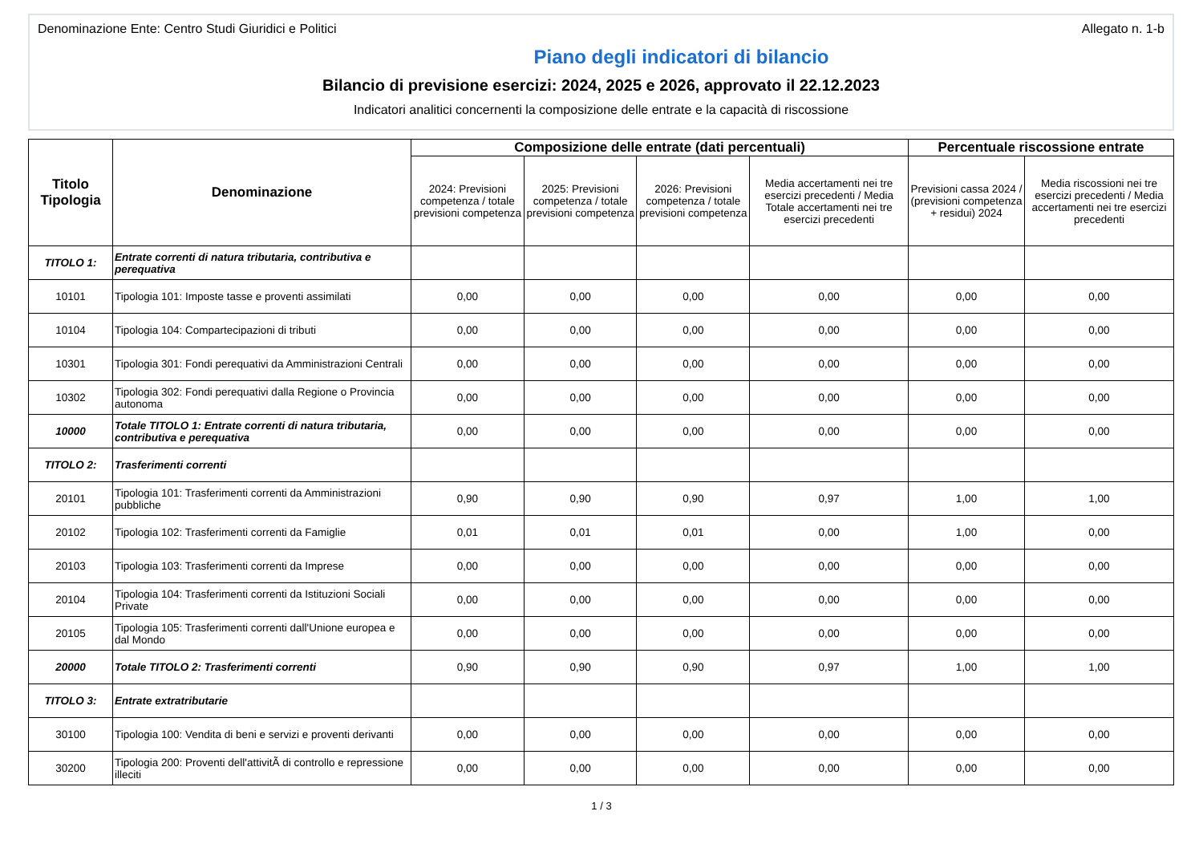Denominazione Ente: Centro Studi Giuridici e Politici Allegato n. 1-b
Piano degli indicatori di bilancio
Bilancio di previsione esercizi: 2024, 2025 e 2026, approvato il 22.12.2023
Indicatori analitici concernenti la composizione delle entrate e la capacità di riscossione
| Titolo Tipologia | Denominazione | Composizione delle entrate (dati percentuali) | | | | Percentuale riscossione entrate | |
| --- | --- | --- | --- | --- | --- | --- | --- |
| | | 2024: Previsioni competenza / totale previsioni competenza | 2025: Previsioni competenza / totale previsioni competenza | 2026: Previsioni competenza / totale previsioni competenza | Media accertamenti nei tre esercizi precedenti / Media Totale accertamenti nei tre esercizi precedenti | Previsioni cassa 2024 / (previsioni competenza + residui) 2024 | Media riscossioni nei tre esercizi precedenti / Media accertamenti nei tre esercizi precedenti |
| TITOLO 1: | Entrate correnti di natura tributaria, contributiva e perequativa | | | | | | |
| 10101 | Tipologia 101: Imposte tasse e proventi assimilati | 0,00 | 0,00 | 0,00 | 0,00 | 0,00 | 0,00 |
| 10104 | Tipologia 104: Compartecipazioni di tributi | 0,00 | 0,00 | 0,00 | 0,00 | 0,00 | 0,00 |
| 10301 | Tipologia 301: Fondi perequativi da Amministrazioni Centrali | 0,00 | 0,00 | 0,00 | 0,00 | 0,00 | 0,00 |
| 10302 | Tipologia 302: Fondi perequativi dalla Regione o Provincia autonoma | 0,00 | 0,00 | 0,00 | 0,00 | 0,00 | 0,00 |
| 10000 | Totale TITOLO 1: Entrate correnti di natura tributaria, contributiva e perequativa | 0,00 | 0,00 | 0,00 | 0,00 | 0,00 | 0,00 |
| TITOLO 2: | Trasferimenti correnti | | | | | | |
| 20101 | Tipologia 101: Trasferimenti correnti da Amministrazioni pubbliche | 0,90 | 0,90 | 0,90 | 0,97 | 1,00 | 1,00 |
| 20102 | Tipologia 102: Trasferimenti correnti da Famiglie | 0,01 | 0,01 | 0,01 | 0,00 | 1,00 | 0,00 |
| 20103 | Tipologia 103: Trasferimenti correnti da Imprese | 0,00 | 0,00 | 0,00 | 0,00 | 0,00 | 0,00 |
| 20104 | Tipologia 104: Trasferimenti correnti da Istituzioni Sociali Private | 0,00 | 0,00 | 0,00 | 0,00 | 0,00 | 0,00 |
| 20105 | Tipologia 105: Trasferimenti correnti dall'Unione europea e dal Mondo | 0,00 | 0,00 | 0,00 | 0,00 | 0,00 | 0,00 |
| 20000 | Totale TITOLO 2: Trasferimenti correnti | 0,90 | 0,90 | 0,90 | 0,97 | 1,00 | 1,00 |
| TITOLO 3: | Entrate extratributarie | | | | | | |
| 30100 | Tipologia 100: Vendita di beni e servizi e proventi derivanti | 0,00 | 0,00 | 0,00 | 0,00 | 0,00 | 0,00 |
| 30200 | Tipologia 200: Proventi dell'attivitÃ di controllo e repressione illeciti | 0,00 | 0,00 | 0,00 | 0,00 | 0,00 | 0,00 |
1 / 3